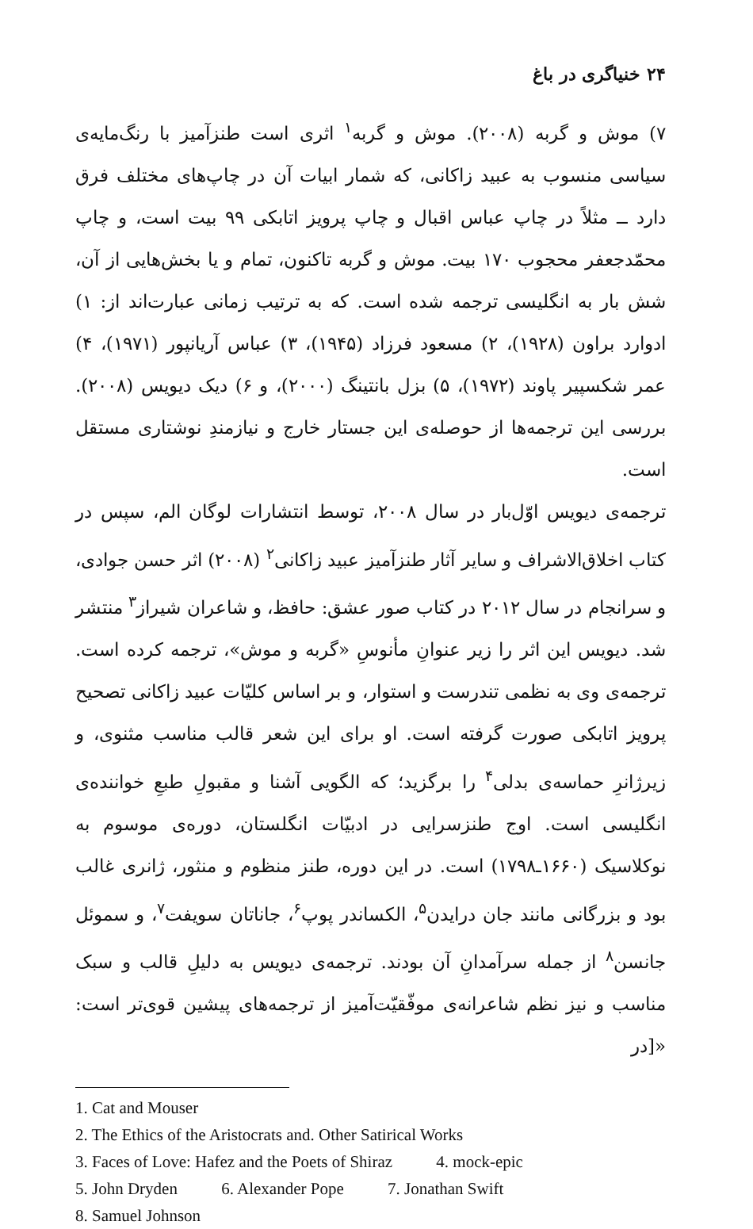۲۴ خنیاگری در باغ
۷) موش و گربه (۲۰۰۸). موش و گربه<sup>۱</sup> اثری است طنزآمیز با رنگ‌مایه‌ی سیاسی منسوب به عبید زاکانی، که شمار ابیات آن در چاپ‌های مختلف فرق دارد ــ مثلاً در چاپ عباس اقبال و چاپ پرویز اتابکی ۹۹ بیت است، و چاپ محمّدجعفر محجوب ۱۷۰ بیت. موش و گربه تاکنون، تمام و یا بخش‌هایی از آن، شش بار به انگلیسی ترجمه شده است. که به ترتیب زمانی عبارت‌اند از: ۱) ادوارد براون (۱۹۲۸)، ۲) مسعود فرزاد (۱۹۴۵)، ۳) عباس آریانپور (۱۹۷۱)، ۴) عمر شکسپیر پاوند (۱۹۷۲)، ۵) بزل بانتینگ (۲۰۰۰)، و ۶) دیک دیویس (۲۰۰۸). بررسی این ترجمه‌ها از حوصله‌ی این جستار خارج و نیازمندِ نوشتاری مستقل است.
ترجمه‌ی دیویس اوّل‌بار در سال ۲۰۰۸، توسط انتشارات لوگان الم، سپس در کتاب اخلاق‌الاشراف و سایر آثار طنزآمیز عبید زاکانی<sup>۲</sup> (۲۰۰۸) اثر حسن جوادی، و سرانجام در سال ۲۰۱۲ در کتاب صور عشق: حافظ، و شاعران شیراز<sup>۳</sup> منتشر شد. دیویس این اثر را زیر عنوانِ مأنوسِ «گربه و موش»، ترجمه کرده است. ترجمه‌ی وی به نظمی تندرست و استوار، و بر اساس کلیّات عبید زاکانی تصحیح پرویز اتابکی صورت گرفته است. او برای این شعر قالب مناسب مثنوی، و زیرژانرِ حماسه‌ی بدلی<sup>۴</sup> را برگزید؛ که الگویی آشنا و مقبولِ طبعِ خواننده‌ی انگلیسی است. اوج طنزسرایی در ادبیّات انگلستان، دوره‌ی موسوم به نوکلاسیک (۱۶۶۰ـ۱۷۹۸) است. در این دوره، طنز منظوم و منثور، ژانری غالب بود و بزرگانی مانند جان درایدن<sup>۵</sup>، الکساندر پوپ<sup>۶</sup>، جاناتان سویفت<sup>۷</sup>، و سموئل جانسن<sup>۸</sup> از جمله سرآمدانِ آن بودند. ترجمه‌ی دیویس به دلیلِ قالب و سبک مناسب و نیز نظم شاعرانه‌ی موفّقیّت‌آمیز از ترجمه‌های پیشین قوی‌تر است: «[در
1. Cat and Mouser
2. The Ethics of the Aristocrats and. Other Satirical Works
3. Faces of Love: Hafez and the Poets of Shiraz 4. mock-epic
5. John Dryden 6. Alexander Pope 7. Jonathan Swift
8. Samuel Johnson